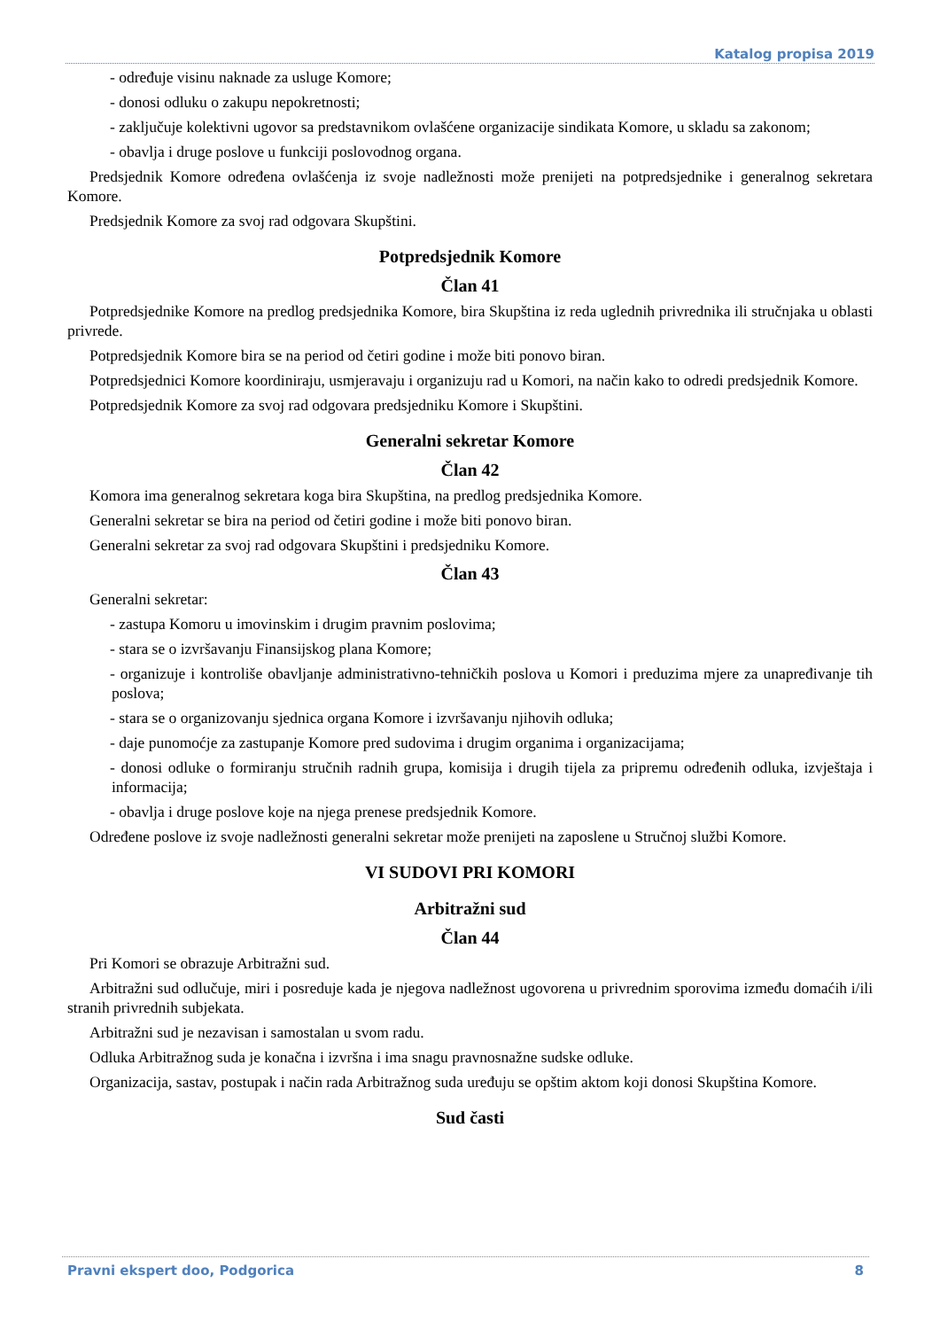Katalog propisa 2019
- određuje visinu naknade za usluge Komore;
- donosi odluku o zakupu nepokretnosti;
- zaključuje kolektivni ugovor sa predstavnikom ovlašćene organizacije sindikata Komore, u skladu sa zakonom;
- obavlja i druge poslove u funkciji poslovodnog organa.
Predsjednik Komore određena ovlašćenja iz svoje nadležnosti može prenijeti na potpredsjednike i generalnog sekretara Komore.
Predsjednik Komore za svoj rad odgovara Skupštini.
Potpredsjednik Komore
Član 41
Potpredsjednike Komore na predlog predsjednika Komore, bira Skupština iz reda uglednih privrednika ili stručnjaka u oblasti privrede.
Potpredsjednik Komore bira se na period od četiri godine i može biti ponovo biran.
Potpredsjednici Komore koordiniraju, usmjeravaju i organizuju rad u Komori, na način kako to odredi predsjednik Komore.
Potpredsjednik Komore za svoj rad odgovara predsjedniku Komore i Skupštini.
Generalni sekretar Komore
Član 42
Komora ima generalnog sekretara koga bira Skupština, na predlog predsjednika Komore.
Generalni sekretar se bira na period od četiri godine i može biti ponovo biran.
Generalni sekretar za svoj rad odgovara Skupštini i predsjedniku Komore.
Član 43
Generalni sekretar:
- zastupa Komoru u imovinskim i drugim pravnim poslovima;
- stara se o izvršavanju Finansijskog plana Komore;
- organizuje i kontroliše obavljanje administrativno-tehničkih poslova u Komori i preduzima mjere za unapređivanje tih poslova;
- stara se o organizovanju sjednica organa Komore i izvršavanju njihovih odluka;
- daje punomoćje za zastupanje Komore pred sudovima i drugim organima i organizacijama;
- donosi odluke o formiranju stručnih radnih grupa, komisija i drugih tijela za pripremu određenih odluka, izvještaja i informacija;
- obavlja i druge poslove koje na njega prenese predsjednik Komore.
Određene poslove iz svoje nadležnosti generalni sekretar može prenijeti na zaposlene u Stručnoj službi Komore.
VI SUDOVI PRI KOMORI
Arbitražni sud
Član 44
Pri Komori se obrazuje Arbitražni sud.
Arbitražni sud odlučuje, miri i posreduje kada je njegova nadležnost ugovorena u privrednim sporovima između domaćih i/ili stranih privrednih subjekata.
Arbitražni sud je nezavisan i samostalan u svom radu.
Odluka Arbitražnog suda je konačna i izvršna i ima snagu pravnosnažne sudske odluke.
Organizacija, sastav, postupak i način rada Arbitražnog suda uređuju se opštim aktom koji donosi Skupština Komore.
Sud časti
Pravni ekspert doo, Podgorica 8